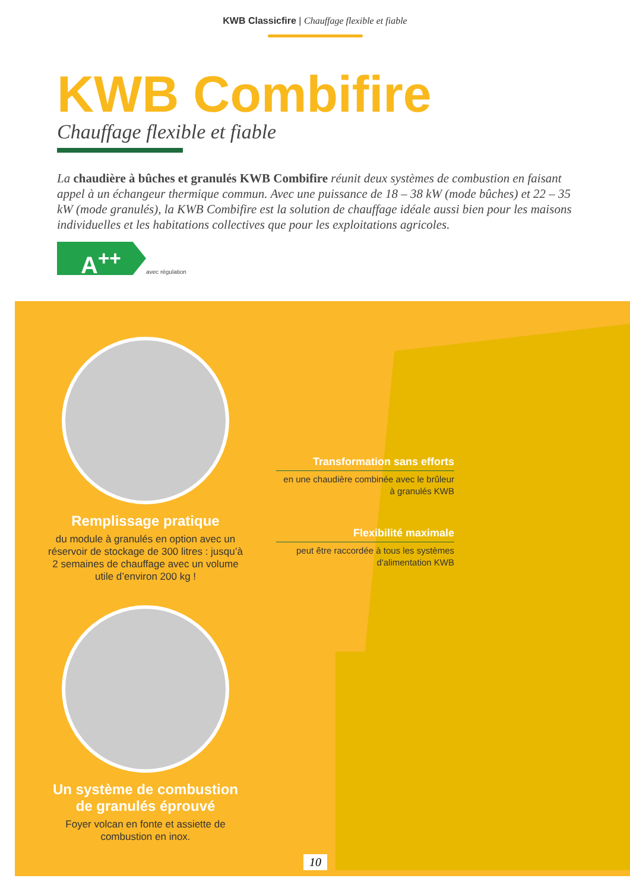KWB Classicfire | Chauffage flexible et fiable
KWB Combifire
Chauffage flexible et fiable
La chaudière à bûches et granulés KWB Combifire réunit deux systèmes de combustion en faisant appel à un échangeur thermique commun. Avec une puissance de 18 – 38 kW (mode bûches) et 22 – 35 kW (mode granulés), la KWB Combifire est la solution de chauffage idéale aussi bien pour les maisons individuelles et les habitations collectives que pour les exploitations agricoles.
A<sup>++</sup>
avec régulation
Remplissage pratique
du module à granulés en option avec un réservoir de stockage de 300 litres : jusqu’à 2 semaines de chauffage avec un volume utile d’environ 200 kg !
Un système de combustion de granulés éprouvé
Foyer volcan en fonte et assiette de combustion en inox.
Transformation sans efforts
en une chaudière combinée avec le brûleur à granulés KWB
Flexibilité maximale
peut être raccordée à tous les systèmes d'alimentation KWB
10